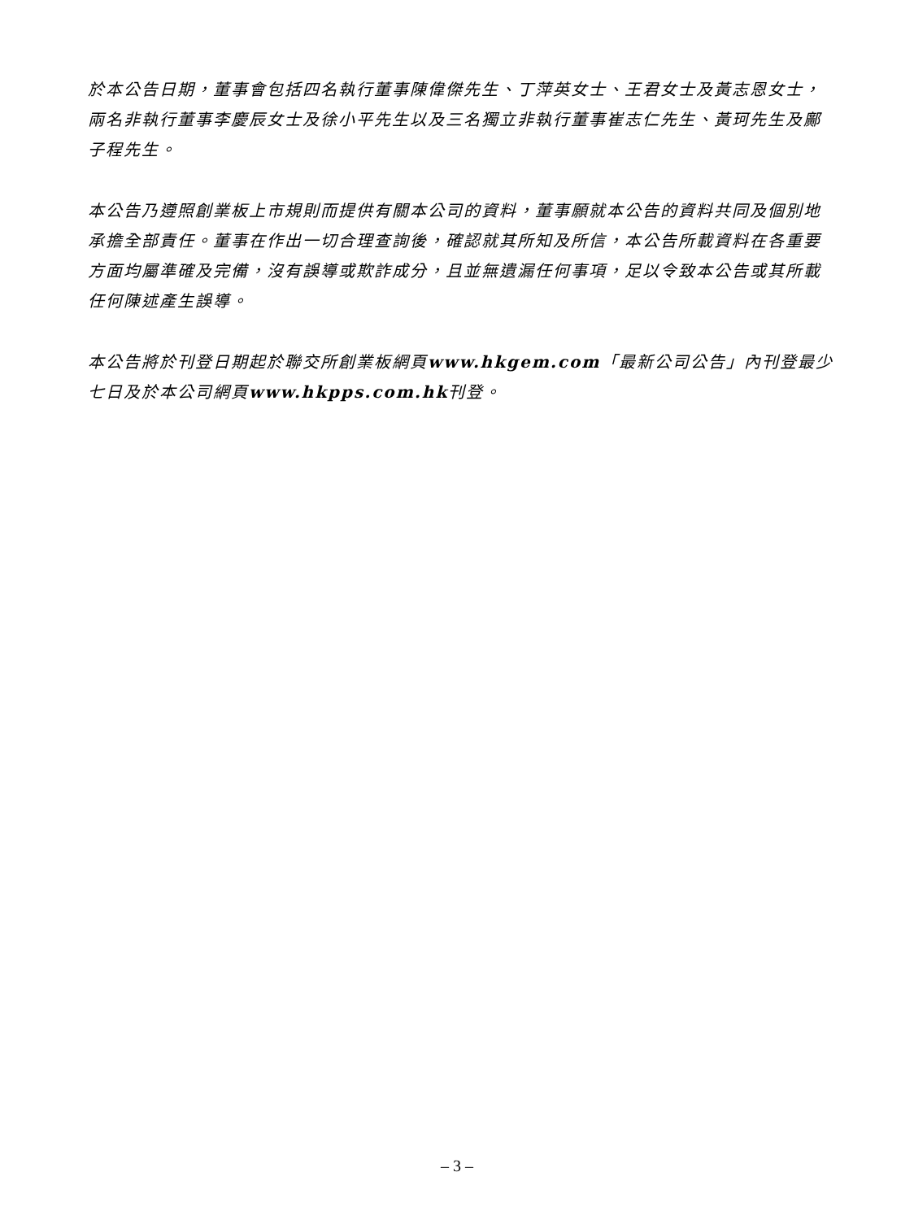於本公告日期，董事會包括四名執行董事陳偉傑先生、丁萍英女士、王君女士及黃志恩女士，兩名非執行董事李慶辰女士及徐小平先生以及三名獨立非執行董事崔志仁先生、黃珂先生及鄺子程先生。
本公告乃遵照創業板上市規則而提供有關本公司的資料，董事願就本公告的資料共同及個別地承擔全部責任。董事在作出一切合理查詢後，確認就其所知及所信，本公告所載資料在各重要方面均屬準確及完備，沒有誤導或欺詐成分，且並無遺漏任何事項，足以令致本公告或其所載任何陳述產生誤導。
本公告將於刊登日期起於聯交所創業板網頁www.hkgem.com「最新公司公告」內刊登最少七日及於本公司網頁www.hkpps.com.hk刊登。
– 3 –